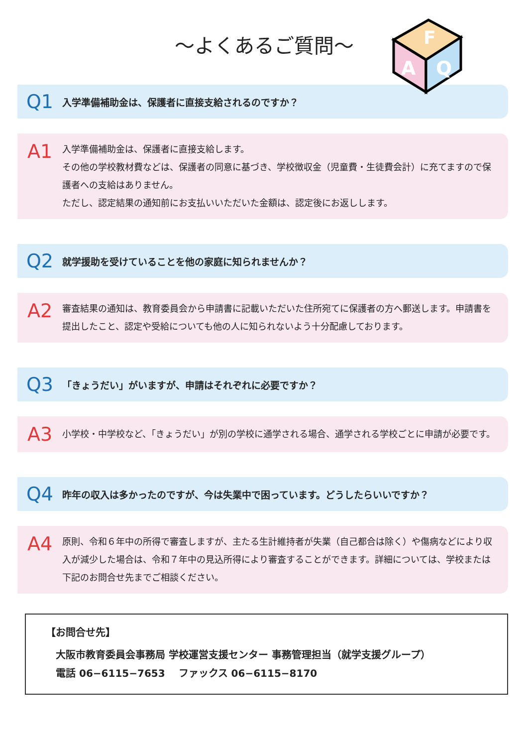～よくあるご質問～
F
A
Q
Q1
入学準備補助金は、保護者に直接支給されるのですか？
A1
入学準備補助金は、保護者に直接支給します。
その他の学校教材費などは、保護者の同意に基づき、学校徴収金（児童費・生徒費会計）に充てますので保護者への支給はありません。
ただし、認定結果の通知前にお支払いいただいた金額は、認定後にお返しします。
Q2
就学援助を受けていることを他の家庭に知られませんか？
A2
審査結果の通知は、教育委員会から申請書に記載いただいた住所宛てに保護者の方へ郵送します。申請書を提出したこと、認定や受給についても他の人に知られないよう十分配慮しております。
Q3
「きょうだい」がいますが、申請はそれぞれに必要ですか？
A3
小学校・中学校など、「きょうだい」が別の学校に通学される場合、通学される学校ごとに申請が必要です。
Q4
昨年の収入は多かったのですが、今は失業中で困っています。どうしたらいいですか？
A4
原則、令和６年中の所得で審査しますが、主たる生計維持者が失業（自己都合は除く）や傷病などにより収入が減少した場合は、令和７年中の見込所得により審査することができます。詳細については、学校または下記のお問合せ先までご相談ください。
【お問合せ先】
大阪市教育委員会事務局 学校運営支援センター 事務管理担当（就学支援グループ）
電話 06−6115−7653　 ファックス 06−6115−8170